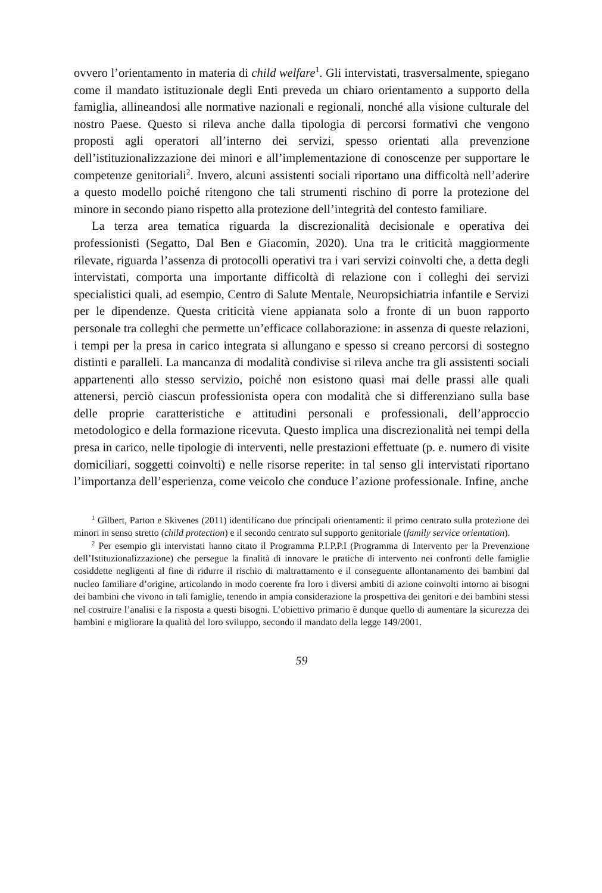ovvero l’orientamento in materia di child welfare<sup>1</sup>. Gli intervistati, trasversalmente, spiegano come il mandato istituzionale degli Enti preveda un chiaro orientamento a supporto della famiglia, allineandosi alle normative nazionali e regionali, nonché alla visione culturale del nostro Paese. Questo si rileva anche dalla tipologia di percorsi formativi che vengono proposti agli operatori all’interno dei servizi, spesso orientati alla prevenzione dell’istituzionalizzazione dei minori e all’implementazione di conoscenze per supportare le competenze genitoriali<sup>2</sup>. Invero, alcuni assistenti sociali riportano una difficoltà nell’aderire a questo modello poiché ritengono che tali strumenti rischino di porre la protezione del minore in secondo piano rispetto alla protezione dell’integrità del contesto familiare.
La terza area tematica riguarda la discrezionalità decisionale e operativa dei professionisti (Segatto, Dal Ben e Giacomin, 2020). Una tra le criticità maggiormente rilevate, riguarda l’assenza di protocolli operativi tra i vari servizi coinvolti che, a detta degli intervistati, comporta una importante difficoltà di relazione con i colleghi dei servizi specialistici quali, ad esempio, Centro di Salute Mentale, Neuropsichiatria infantile e Servizi per le dipendenze. Questa criticità viene appianata solo a fronte di un buon rapporto personale tra colleghi che permette un’efficace collaborazione: in assenza di queste relazioni, i tempi per la presa in carico integrata si allungano e spesso si creano percorsi di sostegno distinti e paralleli. La mancanza di modalità condivise si rileva anche tra gli assistenti sociali appartenenti allo stesso servizio, poiché non esistono quasi mai delle prassi alle quali attenersi, perciò ciascun professionista opera con modalità che si differenziano sulla base delle proprie caratteristiche e attitudini personali e professionali, dell’approccio metodologico e della formazione ricevuta. Questo implica una discrezionalità nei tempi della presa in carico, nelle tipologie di interventi, nelle prestazioni effettuate (p. e. numero di visite domiciliari, soggetti coinvolti) e nelle risorse reperite: in tal senso gli intervistati riportano l’importanza dell’esperienza, come veicolo che conduce l’azione professionale. Infine, anche
<sup>1</sup> Gilbert, Parton e Skivenes (2011) identificano due principali orientamenti: il primo centrato sulla protezione dei minori in senso stretto (child protection) e il secondo centrato sul supporto genitoriale (family service orientation).
<sup>2</sup> Per esempio gli intervistati hanno citato il Programma P.I.P.P.I (Programma di Intervento per la Prevenzione dell’Istituzionalizzazione) che persegue la finalità di innovare le pratiche di intervento nei confronti delle famiglie cosiddette negligenti al fine di ridurre il rischio di maltrattamento e il conseguente allontanamento dei bambini dal nucleo familiare d’origine, articolando in modo coerente fra loro i diversi ambiti di azione coinvolti intorno ai bisogni dei bambini che vivono in tali famiglie, tenendo in ampia considerazione la prospettiva dei genitori e dei bambini stessi nel costruire l’analisi e la risposta a questi bisogni. L’obiettivo primario è dunque quello di aumentare la sicurezza dei bambini e migliorare la qualità del loro sviluppo, secondo il mandato della legge 149/2001.
59